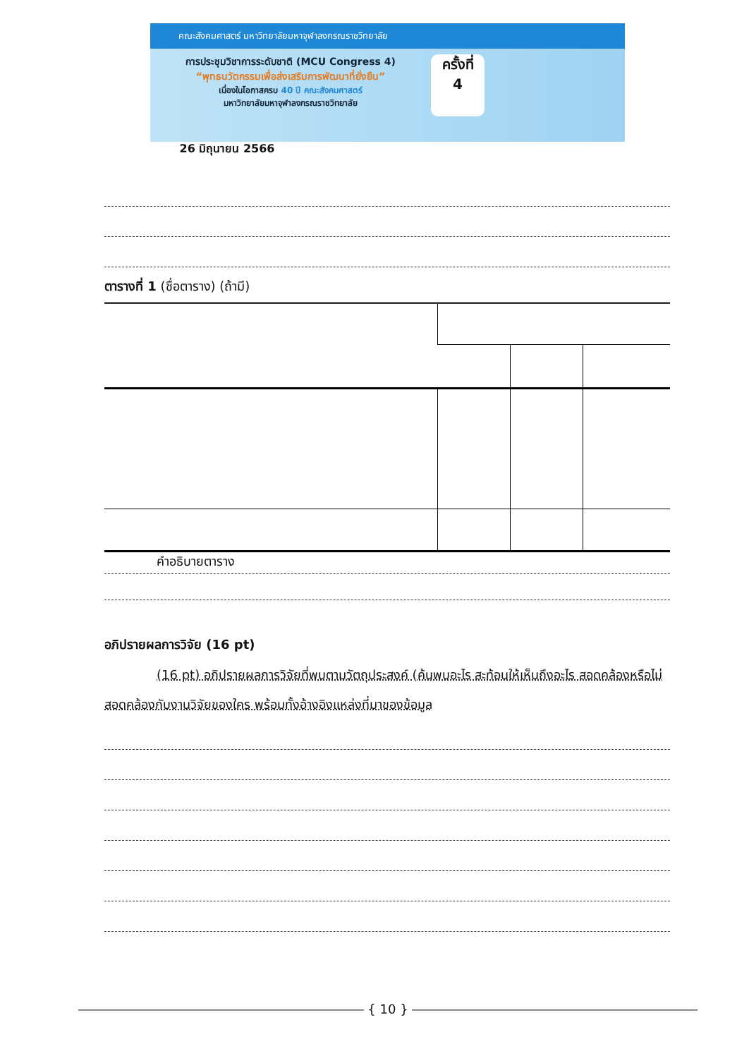คณะสังคมศาสตร์ มหาวิทยาลัยมหาจุฬาลงกรณราชวิทยาลัย
การประชุมวิชาการระดับชาติ (MCU Congress 4)
“พุทธนวัตกรรมเพื่อส่งเสริมการพัฒนาที่ยั่งยืน”
เนื่องในโอกาสครบ 40 ปี คณะสังคมศาสตร์
มหาวิทยาลัยมหาจุฬาลงกรณราชวิทยาลัย
ครั้งที่
4
26 มิถุนายน 2566
ตารางที่ 1 (ชื่อตาราง) (ถ้ามี)
คำอธิบายตาราง
อภิปรายผลการวิจัย (16 pt)
(16 pt) อภิปรายผลการวิจัยที่พบตามวัตถุประสงค์ (ค้นพบอะไร สะท้อนให้เห็นถึงอะไร สอดคล้องหรือไม่สอดคล้องกับงานวิจัยของใคร พร้อมทั้งอ้างอิงแหล่งที่มาของข้อมูล
{ 10 }